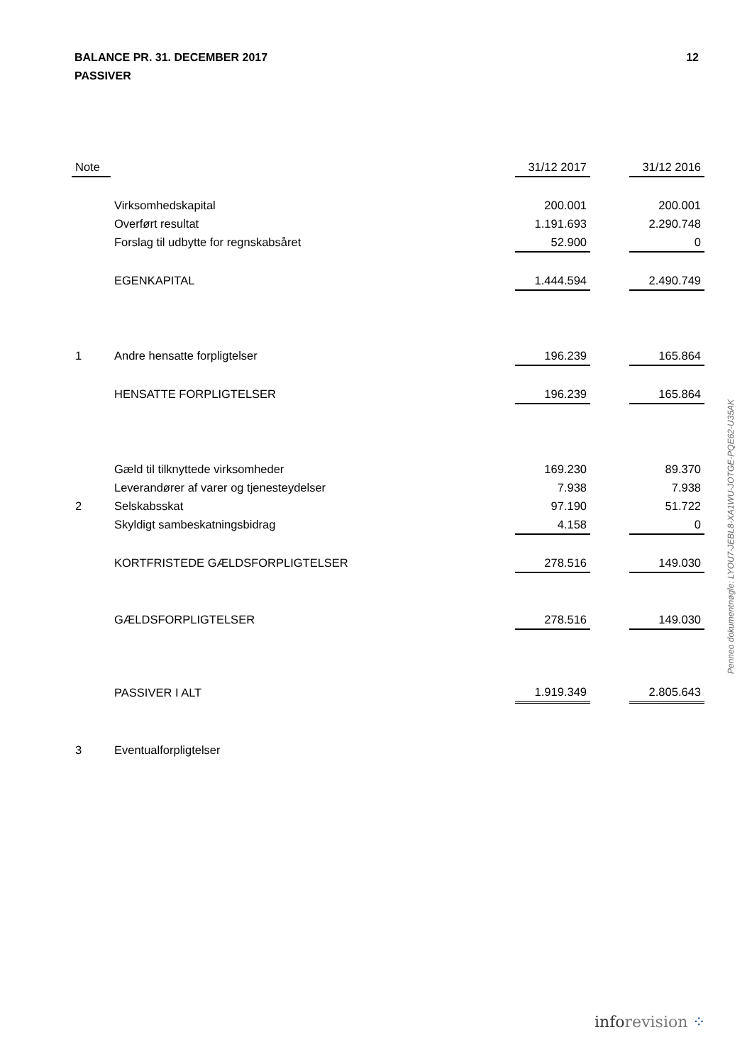BALANCE PR. 31. DECEMBER 2017
PASSIVER
12
| Note | | 31/12 2017 | | 31/12 2016 |
| --- | --- | --- | --- | --- |
| | Virksomhedskapital | 200.001 | | 200.001 |
| | Overført resultat | 1.191.693 | | 2.290.748 |
| | Forslag til udbytte for regnskabsåret | 52.900 | | 0 |
| | EGENKAPITAL | 1.444.594 | | 2.490.749 |
| 1 | Andre hensatte forpligtelser | 196.239 | | 165.864 |
| | HENSATTE FORPLIGTELSER | 196.239 | | 165.864 |
| | Gæld til tilknyttede virksomheder | 169.230 | | 89.370 |
| | Leverandører af varer og tjenesteydelser | 7.938 | | 7.938 |
| 2 | Selskabsskat | 97.190 | | 51.722 |
| | Skyldigt sambeskatningsbidrag | 4.158 | | 0 |
| | KORTFRISTEDE GÆLDSFORPLIGTELSER | 278.516 | | 149.030 |
| | GÆLDSFORPLIGTELSER | 278.516 | | 149.030 |
| | PASSIVER I ALT | 1.919.349 | | 2.805.643 |
| 3 | Eventualforpligtelser | | | |
Penneo dokumentnøgle: LYOU7-JEBL8-XA1WU-JOTGE-PQE62-U35AK
inforevision ⁘